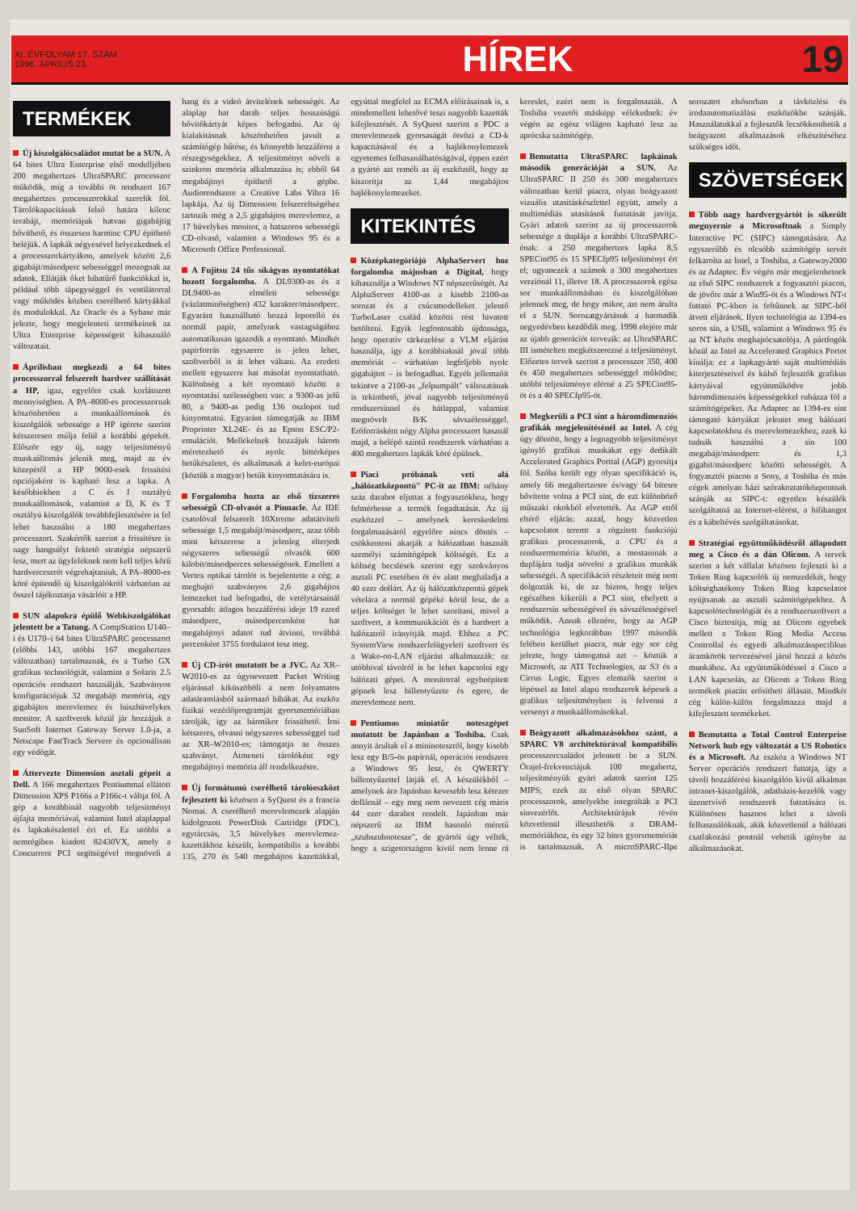XI. ÉVFOLYAM 17. SZÁM
1996. ÁPRILIS 23.
HÍREK 19
TERMÉKEK
Új kiszolgálócsaládot mutat be a SUN. A 64 bites Ultra Enterprise első modelljében 200 megahertzes UltraSPARC processzor működik, míg a további öt rendszert 167 megahertzes processzorokkal szerelik föl. Tárolókapacitásuk felső határa kilenc terabájt, memóriájuk hatvan gigabájtig bővíthető, és összesen harminc CPU építhető beléjük. A lapkák négyesével helyezkednek el a processzorkártyákon, amelyek között 2,6 gigabájt/másodperc sebességgel mozognak az adatok. Ellátják őket hibatűrő funkciókkal is, például több tápegységgel és ventilátorral vagy működés közben cserélhető kártyákkal és modulokkal. Az Oracle és a Sybase már jelezte, hogy megjelenteti termékeinek az Ultra Enterprise képességeit kihasználó változatait.
Áprilisban megkezdi a 64 bites processzorral felszerelt hardver szállítását a HP, igaz, egyelőre csak korlátozott mennyiségben. A PA–8000-es processzornak köszönhetően a munkaállomások és kiszolgálók sebessége a HP ígérete szerint kétszeresen múlja felül a korábbi gépekét. Először egy új, nagy teljesítményű munkaállomás jelenik meg, majd az év közepétől a HP 9000-esek frissítési opciójaként is kapható lesz a lapka. A későbbiekben a C és J osztályú munkaállomások, valamint a D, K és T osztályú kiszolgálók továbbfejlesztésére is fel lehet használni a 180 megahertzes processzort. Szakértők szerint a frissítésre is nagy hangsúlyt fektető stratégia népszerű lesz, mert az ügyfeleknek nem kell teljes körű hardverceserét végrehajtaniuk. A PA–8000-es köré építendő új kiszolgálókról várhatóan az ősszel tájékoztatja vásárlóit a HP.
SUN alapokra épülő Webkiszolgálókat jelentett be a Tatung. A CompStation U140–i és U170–i 64 bites UltraSPARC processzort (előbbi 143, utóbbi 167 megahertzes változatban) tartalmaznak, és a Turbo GX grafikus technológiát, valamint a Solaris 2.5 operációs rendszert használják. Szabványos konfigurációjuk 32 megabájt memória, egy gigabájtos merevlemez és húszhüvelykes monitor. A szoftverek közül jár hozzájuk a SunSoft Internet Gateway Server 1.0-ja, a Netscape FastTrack Servere és opcionálisan egy védőgát.
Áttervezte Dimension asztali gépeit a Dell. A 166 megahertzes Pentiummal ellátott Dimension XPS P166s a P166c-t váltja föl. A gép a korábbinál nagyobb teljesítményt újfajta memóriával, valamint Intel alaplappal és lapkakészlettel éri el. Ez utóbbi a nemrégiben kiadott 82430VX, amely a Concurrent PCI segítségével megnöveli a hang és a videó átvitelének sebességét. Az alaplap hat darab teljes hosszúságú bővítőkártyát képes befogadni. Az új kialakításnak köszönhetően javult a számítógép hűtése, és könnyebb hozzáférni a részegységekhez. A teljesítményt növeli a szinkron memória alkalmazása is; ebből 64 megabájtnyi építhető a gépbe. Audiorendszere a Creative Labs Vibra 16 lapkája. Az új Dimension felszereltségéhez tartozik még a 2,5 gigabájtos merevlemez, a 17 hüvelykes monitor, a hatszoros sebességű CD-olvasó, valamint a Windows 95 és a Microsoft Office Professional.
A Fujitsu 24 tűs síkágyas nyomtatókat hozott forgalomba. A DL9300-as és a DL9400-as elméleti sebessége (vázlatminőségben) 432 karakter/másodperc. Egyaránt használható hozzá leporelló és normál papír, amelynek vastagságához automatikusan igazodik a nyomtató. Mindkét papírforrás egyszerre is jelen lehet, szoftverből is át lehet váltani. Az eredeti mellett egyszerre hat másolat nyomtatható. Különbség a két nyomtató között a nyomtatási szélességben van: a 9300-as jelű 80, a 9400-as pedig 136 oszlopot tud kinyomtatni. Egyaránt támogatják az IBM Proprinter XL24E- és az Epson ESC/P2-emulációt. Mellékelnek hozzájuk három méretezhető és nyolc bittérképes betűkészletet, és alkalmasak a kelet-európai (köztük a magyar) betűk kinyomtatására is.
Forgalomba hozta az első tízszeres sebességű CD-olvasót a Pinnacle. Az IDE csatolóval felszerelt 10Xtreme adatátviteli sebessége 1,5 megabájt/másodperc, azaz több mint kétszerese a jelenleg elterjedt négyszeres sebességű olvasók 600 kilobit/másodperces sebességének. Emellett a Vertex optikai tárolót is bejelentette a cég: a meghajtó szabványos 2,6 gigabájtos lemezeket tud befogadni, de vetélytársainál gyorsabb: átlagos hozzáférési ideje 19 ezred másodperc, másodpercenként hat megabájtnyi adatot tud átvinni, továbbá percenként 3755 fordulatot tesz meg.
Új CD-írót mutatott be a JVC. Az XR–W2010-es az úgynevezett Packet Writing eljárással kiküszöböli a nem folyamatos adatáramlásból származó hibákat. Az eszköz fizikai vezérlőprogramját gyorsmemóriában tárolják, így az bármikor frissíthető. Írni kétszeres, olvasni négyszeres sebességgel tud az XR–W2010-es; támogatja az összes szabványt. Átmeneti tárolóként egy megabájtnyi memória áll rendelkezésre.
Új formátumú cserélhető tárolóeszközt fejlesztett ki közösen a SyQuest és a francia Nomai. A cserélhető merevlemezek alapján kidolgozott PowerDisk Cartridge (PDC), egytárcsás, 3,5 hüvelykes merevlemez-kazettákhoz készült, kompatibilis a korábbi 135, 270 és 540 megabájtos kazettákkal, egyúttal megfelel az ECMA előírásainak is, s mindemellett lehetővé teszi nagyobb kazetták kifejlesztését. A SyQuest szerint a PDC a merevlemezek gyorsaságát ötvözi a CD-k kapacitásával és a hajlékonylemezek egyetemes felhasználhatóságával, éppen ezért a gyártó azt reméli az új eszköztől, hogy az kiszorítja az 1,44 megabájtos hajlékonylemezeket.
KITEKINTÉS
Középkategóriájú AlphaServert hoz forgalomba májusban a Digital, hogy kihasználja a Windows NT népszerűségét. Az AlphaServer 4100-as a kisebb 2100-as sorozat és a csúcsmodelleket jelentő TurboLaser család közötti rést hivatott betölteni. Egyik legfontosabb újdonsága, hogy operatív tárkezelése a VLM eljárást használja, így a korábbiaknál jóval több memóriát – várhatóan legfeljebb nyolc gigabájtot – is befogadhat. Egyéb jellemzőit tekintve a 2100-as „felpumpált" változatának is tekinthető, jóval nagyobb teljesítményű rendszersínnel és hátlappal, valamint megnövelt B/K sávszélességgel. Erőforrásként négy Alpha processzort használ majd, a belépő szintű rendszerek várhatóan a 400 megahertzes lapkák köré épülnek.
Piaci próbának veti alá „hálózatközpontú" PC-it az IBM: néhány száz darabot eljuttat a fogyasztókhoz, hogy felmérhesse a termék fogadtatását. Az új eszközzel – amelynek kereskedelmi forgalmazásáról egyelőre nincs döntés – csökkenteni akarják a hálózatban használt személyi számítógépek költségét. Ez a költség becslések szerint egy szokványos asztali PC esetében öt év alatt meghaladja a 40 ezer dollárt. Az új hálózatközpontú gépek vételára a normál gépéké körül lesz, de a teljes költséget le lehet szorítani, mivel a szoftvert, a kommunikációt és a hardvert a hálózatról irányítják majd. Ehhez a PC SystemView rendszerfelügyeleti szoftvert és a Wake-on-LAN eljárást alkalmazzák: ez utóbbival távolról is be lehet kapcsolni egy hálózati gépet. A monitorral egybeépített gépnek lesz billentyűzete és egere, de merevlemeze nem.
Pentiumos miniatűr noteszgépet mutatott be Japánban a Toshiba. Csak annyit árultak el a mininoteszről, hogy kisebb lesz egy B/5-ös papírnál, operációs rendszere a Windows 95 lesz, és QWERTY billentyűzettel látják el. A készülékből – amelynek ára Japánban kevesebb lesz kétezer dollárnál – egy meg nem nevezett cég máris 44 ezer darabot rendelt. Japánban már népszerű az IBM hasonló méretű „szubszubnotesze", de gyártói úgy vélték, hogy a szigetországon kívül nem lenne rá kereslet, ezért nem is forgalmazták. A Toshiba vezetői másképp vélekednek: év végén az egész világon kapható lesz az aprócska számítógép.
Bemutatta UltraSPARC lapkáinak második generációját a SUN. Az UltraSPARC II 250 és 300 megahertzes változatban kerül piacra, olyan beágyazott vizuális utasításkészlettel együtt, amely a multimédiás utasítások futtatását javítja. Gyári adatok szerint az új processzorok sebessége a duplája a korábbi UltraSPARC-énak: a 250 megahertzes lapka 8,5 SPECint95 és 15 SPECfp95 teljesítményt ért el; ugyanezek a számok a 300 megahertzes verziónál 11, illetve 18. A processzorok egész sor munkaállomásban és kiszolgálóban jelennek meg, de hogy mikor, azt nem árulta el a SUN. Sorozatgyártásuk a harmadik negyedévben kezdődik meg. 1998 elejére már az újabb generációt tervezik: az UltraSPARC III ismételten megkétszerezné a teljesítményt. Előzetes tervek szerint a processzor 350, 400 és 450 megahertzes sebességgel működne; utóbbi teljesítménye elérné a 25 SPECint95-öt és a 40 SPECfp95-öt.
Megkerüli a PCI sínt a háromdimenziós grafikák megjelenítésénél az Intel. A cég úgy döntött, hogy a legnagyobb teljesítményt igénylő grafikai munkákat egy dedikált Accelerated Graphics Porttal (AGP) gyorsítja föl. Szóba került egy olyan specifikáció is, amely 66 megahertzesre és/vagy 64 bitesre bővítette volna a PCI sínt, de ezt különböző műszaki okokból elvetették. Az AGP ettől eltérő eljárás: azzal, hogy közvetlen kapcsolatot teremt a rögzített funkciójú grafikus processzorok, a CPU és a rendszermemória között, a mostaninak a duplájára tudja növelni a grafikus munkák sebességét. A specifikáció részleteit még nem dolgozták ki, de az biztos, hogy teljes egészében kikerüli a PCI sínt, ehelyett a rendszersín sebességével és sávszélességével működik. Annak ellenére, hogy az AGP technológia legkorábban 1997 második felében kerülhet piacra, már egy sor cég jelezte, hogy támogatná azt – köztük a Microsoft, az ATI Technologies, az S3 és a Cirrus Logic. Egyes elemzők szerint a lépéssel az Intel alapú rendszerek képesek a grafikus teljesítményben is felvenni a versenyt a munkaállomásokkal.
Beágyazott alkalmazásokhoz szánt, a SPARC V8 architektúrával kompatibilis processzorcsaládot jelentett be a SUN. Órajel-frekvenciájuk 100 megahertz, teljesítményük gyári adatok szerint 125 MIPS; ezek az első olyan SPARC processzorok, amelyekbe integrálták a PCI sínvezérlőt. Architektúrájuk révén közvetlenül illeszthetők a DRAM-memóriákhoz, és egy 32 bites gyorsmemóriát is tartalmaznak. A microSPARC-IIpe sorozatot elsősorban a távközlési és irodaautomatizálási eszközökbe szánják. Használatukkal a fejlesztők lecsökkenthetik a beágyazott alkalmazások elkészítéséhez szükséges időt.
SZÖVETSÉGEK
Több nagy hardvergyártót is sikerült megnyernie a Microsoftnak a Simply Interactive PC (SIPC) támogatására. Az egyszerűbb és olcsóbb számítógép tervét felkarolta az Intel, a Toshiba, a Gateway2000 és az Adaptec. Év végén már megjelenhetnek az első SIPC rendszerek a fogyasztói piacon, de jövőre már a Win95-öt és a Windows NT-t futtató PC-kben is feltűnnek az SIPC-ből átvett eljárások. Ilyen technológia az 1394-es soros sín, a USB, valamint a Windows 95 és az NT közös meghajtócsatolója. A pártfogók közül az Intel az Accelerated Graphics Portot kínálja: ez a lapkagyártó saját multimédiás kiterjesztéseivel és külső fejlesztők grafikus kártyáival együttműködve jobb háromdimenziós képességekkel ruházza föl a számítógépeket. Az Adaptec az 1394-es sínt támogató kártyákat jelentet meg hálózati kapcsolatokhoz és merevlemezekhez; ezek ki tudnák használni a sín 100 megabájt/másodperc és 1,3 gigabit/másodperc közötti sebességét. A fogyasztói piacon a Sony, a Toshiba és más cégek amolyan házi szórakoztatóközpontnak szánják az SIPC-t: egyetlen készülék szolgáltatná az Internet-elérést, a hifihangot és a kábeltévés szolgáltatásokat.
Stratégiai együttműködésről állapodott meg a Cisco és a dán Olicom. A tervek szerint a két vállalat közösen fejleszti ki a Token Ring kapcsolók új nemzedékét, hogy költséghatékony Token Ring kapcsolatot nyújtsanak az asztali számítógépekhez. A kapcsolótechnológiát és a rendszerszoftvert a Cisco biztosítja, míg az Olicom egyebek mellett a Token Ring Media Access Controllal és egyedi alkalmazásspecifikus áramkörök tervezésével járul hozzá a közös munkához. Az együttműködéssel a Cisco a LAN kapcsolás, az Olicom a Token Ring termékek piacán erősítheti állásait. Mindkét cég külön-külön forgalmazza majd a kifejlesztett termékeket.
Bemutatta a Total Control Enterprise Network hub egy változatát a US Robotics és a Microsoft. Az eszköz a Windows NT Server operációs rendszert futtatja, így a távoli hozzáférési kiszolgálón kívül alkalmas intranet-kiszolgálók, adatbázis-kezelők vagy üzenetvivő rendszerek futtatására is. Különösen hasznos lehet a távoli felhasználóknak, akik közvetlenül a hálózati csatlakozási pontnál vehetik igénybe az alkalmazásokat.